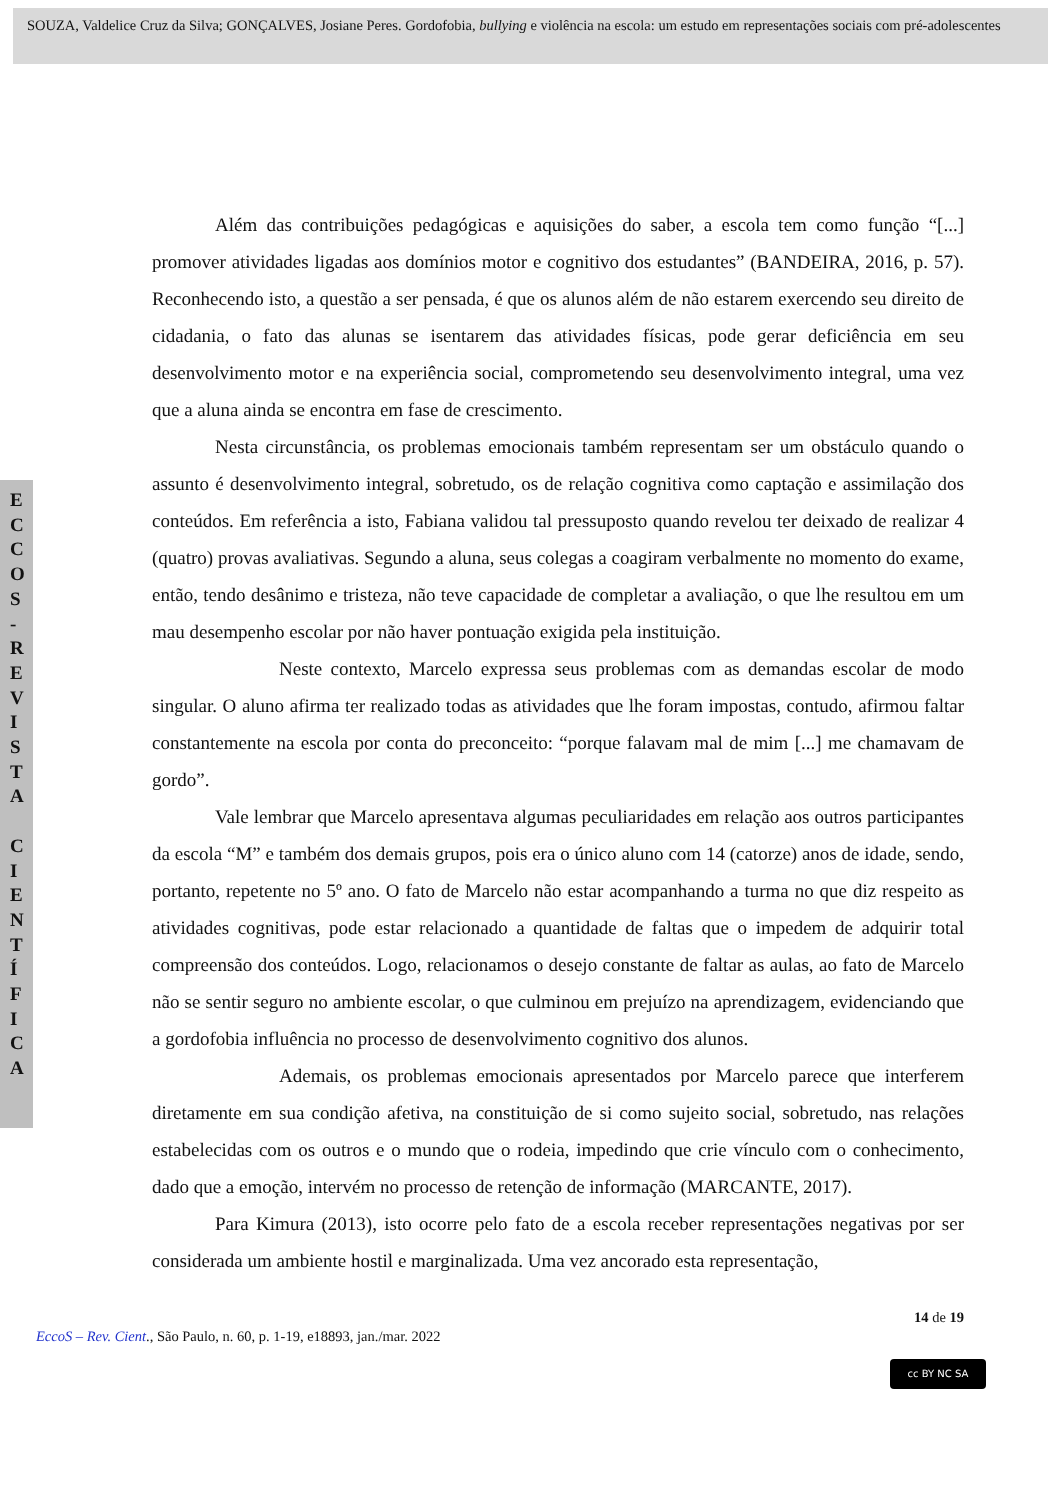SOUZA, Valdelice Cruz da Silva; GONÇALVES, Josiane Peres. Gordofobia, bullying e violência na escola: um estudo em representações sociais com pré-adolescentes
E C C O S - R E V I S T A C I E N T Í F I C A
Além das contribuições pedagógicas e aquisições do saber, a escola tem como função “[...] promover atividades ligadas aos domínios motor e cognitivo dos estudantes” (BANDEIRA, 2016, p. 57). Reconhecendo isto, a questão a ser pensada, é que os alunos além de não estarem exercendo seu direito de cidadania, o fato das alunas se isentarem das atividades físicas, pode gerar deficiência em seu desenvolvimento motor e na experiência social, comprometendo seu desenvolvimento integral, uma vez que a aluna ainda se encontra em fase de crescimento.
Nesta circunstância, os problemas emocionais também representam ser um obstáculo quando o assunto é desenvolvimento integral, sobretudo, os de relação cognitiva como captação e assimilação dos conteúdos. Em referência a isto, Fabiana validou tal pressuposto quando revelou ter deixado de realizar 4 (quatro) provas avaliativas. Segundo a aluna, seus colegas a coagiram verbalmente no momento do exame, então, tendo desânimo e tristeza, não teve capacidade de completar a avaliação, o que lhe resultou em um mau desempenho escolar por não haver pontuação exigida pela instituição.
Neste contexto, Marcelo expressa seus problemas com as demandas escolar de modo singular. O aluno afirma ter realizado todas as atividades que lhe foram impostas, contudo, afirmou faltar constantemente na escola por conta do preconceito: “porque falavam mal de mim [...] me chamavam de gordo”.
Vale lembrar que Marcelo apresentava algumas peculiaridades em relação aos outros participantes da escola “M” e também dos demais grupos, pois era o único aluno com 14 (catorze) anos de idade, sendo, portanto, repetente no 5º ano. O fato de Marcelo não estar acompanhando a turma no que diz respeito as atividades cognitivas, pode estar relacionado a quantidade de faltas que o impedem de adquirir total compreensão dos conteúdos. Logo, relacionamos o desejo constante de faltar as aulas, ao fato de Marcelo não se sentir seguro no ambiente escolar, o que culminou em prejuízo na aprendizagem, evidenciando que a gordofobia influência no processo de desenvolvimento cognitivo dos alunos.
Ademais, os problemas emocionais apresentados por Marcelo parece que interferem diretamente em sua condição afetiva, na constituição de si como sujeito social, sobretudo, nas relações estabelecidas com os outros e o mundo que o rodeia, impedindo que crie vínculo com o conhecimento, dado que a emoção, intervém no processo de retenção de informação (MARCANTE, 2017).
Para Kimura (2013), isto ocorre pelo fato de a escola receber representações negativas por ser considerada um ambiente hostil e marginalizada. Uma vez ancorado esta representação,
14 de 19
EccoS – Rev. Cient., São Paulo, n. 60, p. 1-19, e18893, jan./mar. 2022
cc BY NC SA